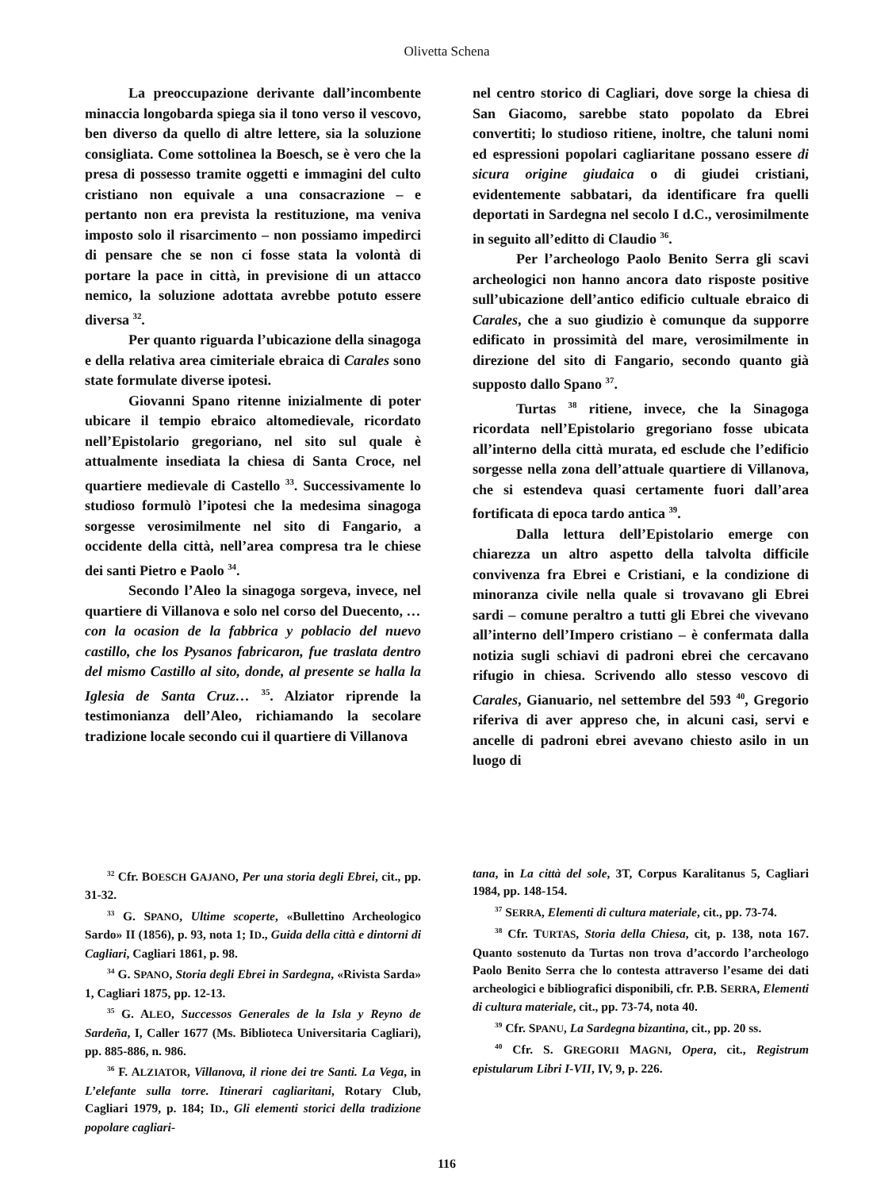Olivetta Schena
La preoccupazione derivante dall’incombente minaccia longobarda spiega sia il tono verso il vescovo, ben diverso da quello di altre lettere, sia la soluzione consigliata. Come sottolinea la Boesch, se è vero che la presa di possesso tramite oggetti e immagini del culto cristiano non equivale a una consacrazione – e pertanto non era prevista la restituzione, ma veniva imposto solo il risarcimento – non possiamo impedirci di pensare che se non ci fosse stata la volontà di portare la pace in città, in previsione di un attacco nemico, la soluzione adottata avrebbe potuto essere diversa <sup>32</sup>.
Per quanto riguarda l’ubicazione della sinagoga e della relativa area cimiteriale ebraica di Carales sono state formulate diverse ipotesi.
Giovanni Spano ritenne inizialmente di poter ubicare il tempio ebraico altomedievale, ricordato nell’Epistolario gregoriano, nel sito sul quale è attualmente insediata la chiesa di Santa Croce, nel quartiere medievale di Castello <sup>33</sup>. Successivamente lo studioso formulò l’ipotesi che la medesima sinagoga sorgesse verosimilmente nel sito di Fangario, a occidente della città, nell’area compresa tra le chiese dei santi Pietro e Paolo <sup>34</sup>.
Secondo l’Aleo la sinagoga sorgeva, invece, nel quartiere di Villanova e solo nel corso del Duecento, …con la ocasion de la fabbrica y poblacio del nuevo castillo, che los Pysanos fabricaron, fue traslata dentro del mismo Castillo al sito, donde, al presente se halla la Iglesia de Santa Cruz… <sup>35</sup>. Alziator riprende la testimonianza dell’Aleo, richiamando la secolare tradizione locale secondo cui il quartiere di Villanova
nel centro storico di Cagliari, dove sorge la chiesa di San Giacomo, sarebbe stato popolato da Ebrei convertiti; lo studioso ritiene, inoltre, che taluni nomi ed espressioni popolari cagliaritane possano essere di sicura origine giudaica o di giudei cristiani, evidentemente sabbatari, da identificare fra quelli deportati in Sardegna nel secolo I d.C., verosimilmente in seguito all’editto di Claudio <sup>36</sup>.
Per l’archeologo Paolo Benito Serra gli scavi archeologici non hanno ancora dato risposte positive sull’ubicazione dell’antico edificio cultuale ebraico di Carales, che a suo giudizio è comunque da supporre edificato in prossimità del mare, verosimilmente in direzione del sito di Fangario, secondo quanto già supposto dallo Spano <sup>37</sup>.
Turtas <sup>38</sup> ritiene, invece, che la Sinagoga ricordata nell’Epistolario gregoriano fosse ubicata all’interno della città murata, ed esclude che l’edificio sorgesse nella zona dell’attuale quartiere di Villanova, che si estendeva quasi certamente fuori dall’area fortificata di epoca tardo antica <sup>39</sup>.
Dalla lettura dell’Epistolario emerge con chiarezza un altro aspetto della talvolta difficile convivenza fra Ebrei e Cristiani, e la condizione di minoranza civile nella quale si trovavano gli Ebrei sardi – comune peraltro a tutti gli Ebrei che vivevano all’interno dell’Impero cristiano – è confermata dalla notizia sugli schiavi di padroni ebrei che cercavano rifugio in chiesa. Scrivendo allo stesso vescovo di Carales, Gianuario, nel settembre del 593 <sup>40</sup>, Gregorio riferiva di aver appreso che, in alcuni casi, servi e ancelle di padroni ebrei avevano chiesto asilo in un luogo di
<sup>32</sup> Cfr. BOESCH GAJANO, Per una storia degli Ebrei, cit., pp. 31-32.
<sup>33</sup> G. SPANO, Ultime scoperte, «Bullettino Archeologico Sardo» II (1856), p. 93, nota 1; ID., Guida della città e dintorni di Cagliari, Cagliari 1861, p. 98.
<sup>34</sup> G. SPANO, Storia degli Ebrei in Sardegna, «Rivista Sarda» 1, Cagliari 1875, pp. 12-13.
<sup>35</sup> G. ALEO, Successos Generales de la Isla y Reyno de Sardeña, I, Caller 1677 (Ms. Biblioteca Universitaria Cagliari), pp. 885-886, n. 986.
<sup>36</sup> F. ALZIATOR, Villanova, il rione dei tre Santi. La Vega, in L’elefante sulla torre. Itinerari cagliaritani, Rotary Club, Cagliari 1979, p. 184; ID., Gli elementi storici della tradizione popolare cagliari-
tana, in La città del sole, 3T, Corpus Karalitanus 5, Cagliari 1984, pp. 148-154.
<sup>37</sup> SERRA, Elementi di cultura materiale, cit., pp. 73-74.
<sup>38</sup> Cfr. TURTAS, Storia della Chiesa, cit, p. 138, nota 167. Quanto sostenuto da Turtas non trova d’accordo l’archeologo Paolo Benito Serra che lo contesta attraverso l’esame dei dati archeologici e bibliografici disponibili, cfr. P.B. SERRA, Elementi di cultura materiale, cit., pp. 73-74, nota 40.
<sup>39</sup> Cfr. SPANU, La Sardegna bizantina, cit., pp. 20 ss.
<sup>40</sup> Cfr. S. GREGORII MAGNI, Opera, cit., Registrum epistularum Libri I-VII, IV, 9, p. 226.
116